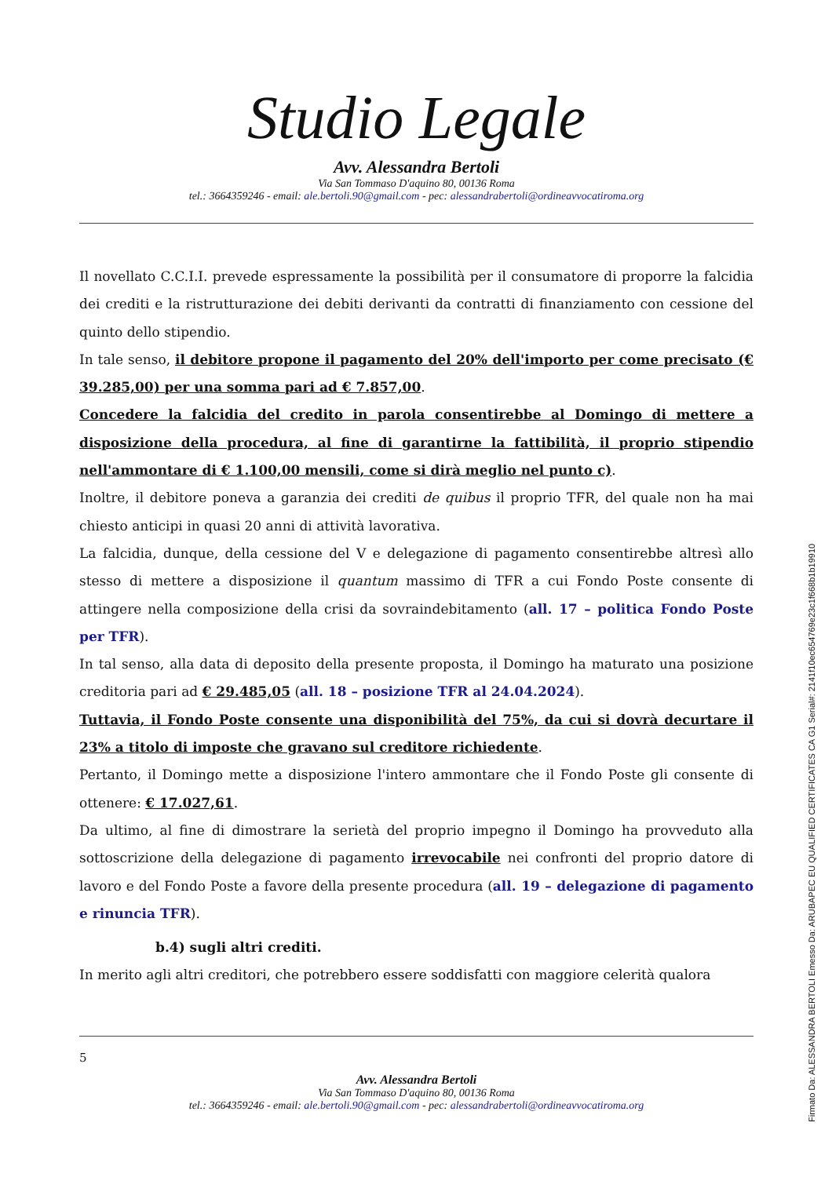Studio Legale
Avv. Alessandra Bertoli
Via San Tommaso D'aquino 80, 00136 Roma
tel.: 3664359246 - email: ale.bertoli.90@gmail.com - pec: alessandrabertoli@ordineavvocatiroma.org
Il novellato C.C.I.I. prevede espressamente la possibilità per il consumatore di proporre la falcidia dei crediti e la ristrutturazione dei debiti derivanti da contratti di finanziamento con cessione del quinto dello stipendio.
In tale senso, il debitore propone il pagamento del 20% dell'importo per come precisato (€ 39.285,00) per una somma pari ad € 7.857,00.
Concedere la falcidia del credito in parola consentirebbe al Domingo di mettere a disposizione della procedura, al fine di garantirne la fattibilità, il proprio stipendio nell'ammontare di € 1.100,00 mensili, come si dirà meglio nel punto c).
Inoltre, il debitore poneva a garanzia dei crediti de quibus il proprio TFR, del quale non ha mai chiesto anticipi in quasi 20 anni di attività lavorativa.
La falcidia, dunque, della cessione del V e delegazione di pagamento consentirebbe altresì allo stesso di mettere a disposizione il quantum massimo di TFR a cui Fondo Poste consente di attingere nella composizione della crisi da sovraindebitamento (all. 17 – politica Fondo Poste per TFR).
In tal senso, alla data di deposito della presente proposta, il Domingo ha maturato una posizione creditoria pari ad € 29.485,05 (all. 18 – posizione TFR al 24.04.2024).
Tuttavia, il Fondo Poste consente una disponibilità del 75%, da cui si dovrà decurtare il 23% a titolo di imposte che gravano sul creditore richiedente.
Pertanto, il Domingo mette a disposizione l'intero ammontare che il Fondo Poste gli consente di ottenere: € 17.027,61.
Da ultimo, al fine di dimostrare la serietà del proprio impegno il Domingo ha provveduto alla sottoscrizione della delegazione di pagamento irrevocabile nei confronti del proprio datore di lavoro e del Fondo Poste a favore della presente procedura (all. 19 – delegazione di pagamento e rinuncia TFR).
b.4) sugli altri crediti.
In merito agli altri creditori, che potrebbero essere soddisfatti con maggiore celerità qualora
5
Avv. Alessandra Bertoli
Via San Tommaso D'aquino 80, 00136 Roma
tel.: 3664359246 - email: ale.bertoli.90@gmail.com - pec: alessandrabertoli@ordineavvocatiroma.org
Firmato Da: ALESSANDRA BERTOLI Emesso Da: ARUBAPEC EU QUALIFIED CERTIFICATES CA G1 Serial#: 2141f10ec654769e23c1f668b1b19910